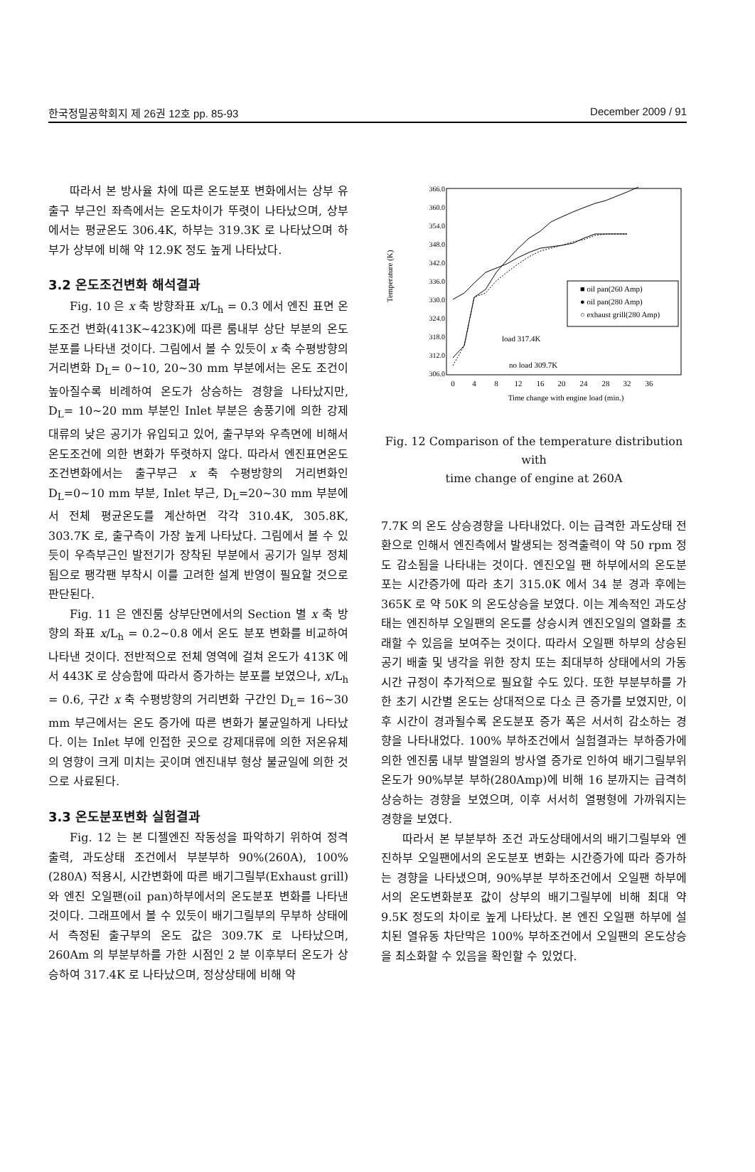한국정밀공학회지 제 26권 12호 pp. 85-93 December 2009 / 91
따라서 본 방사율 차에 따른 온도분포 변화에서는 상부 유출구 부근인 좌측에서는 온도차이가 뚜렷이 나타났으며, 상부에서는 평균온도 306.4K, 하부는 319.3K 로 나타났으며 하부가 상부에 비해 약 12.9K 정도 높게 나타났다.
3.2 온도조건변화 해석결과
Fig. 10 은 x 축 방향좌표 x/L<sub>h</sub> = 0.3 에서 엔진 표면 온도조건 변화(413K~423K)에 따른 룸내부 상단 부분의 온도분포를 나타낸 것이다. 그림에서 볼 수 있듯이 x 축 수평방향의 거리변화 D<sub>L</sub>= 0~10, 20~30 mm 부분에서는 온도 조건이 높아질수록 비례하여 온도가 상승하는 경향을 나타났지만, D<sub>L</sub>= 10~20 mm 부분인 Inlet 부분은 송풍기에 의한 강제대류의 낮은 공기가 유입되고 있어, 출구부와 우측면에 비해서 온도조건에 의한 변화가 뚜렷하지 않다. 따라서 엔진표면온도 조건변화에서는 출구부근 x 축 수평방향의 거리변화인 D<sub>L</sub>=0~10 mm 부분, Inlet 부근, D<sub>L</sub>=20~30 mm 부분에서 전체 평균온도를 계산하면 각각 310.4K, 305.8K, 303.7K 로, 출구측이 가장 높게 나타났다. 그림에서 볼 수 있듯이 우측부근인 발전기가 장착된 부분에서 공기가 일부 정체됨으로 팽각팬 부착시 이를 고려한 설계 반영이 필요할 것으로 판단된다.
Fig. 11 은 엔진룸 상부단면에서의 Section 별 x 축 방향의 좌표 x/L<sub>h</sub> = 0.2~0.8 에서 온도 분포 변화를 비교하여 나타낸 것이다. 전반적으로 전체 영역에 걸쳐 온도가 413K 에서 443K 로 상승함에 따라서 증가하는 분포를 보였으나, x/L<sub>h</sub> = 0.6, 구간 x 축 수평방향의 거리변화 구간인 D<sub>L</sub>= 16~30 mm 부근에서는 온도 증가에 따른 변화가 불균일하게 나타났다. 이는 Inlet 부에 인접한 곳으로 강제대류에 의한 저온유체의 영향이 크게 미치는 곳이며 엔진내부 형상 불균일에 의한 것으로 사료된다.
3.3 온도분포변화 실험결과
Fig. 12 는 본 디젤엔진 작동성을 파악하기 위하여 정격출력, 과도상태 조건에서 부분부하 90%(260A), 100%(280A) 적용시, 시간변화에 따른 배기그릴부(Exhaust grill)와 엔진 오일팬(oil pan)하부에서의 온도분포 변화를 나타낸 것이다. 그래프에서 볼 수 있듯이 배기그릴부의 무부하 상태에서 측정된 출구부의 온도 값은 309.7K 로 나타났으며, 260Am 의 부분부하를 가한 시점인 2 분 이후부터 온도가 상승하여 317.4K 로 나타났으며, 정상상태에 비해 약
366.0
360.0
354.0
348.0
342.0
336.0
330.0
324.0
318.0
312.0
306.0
0
4
8
12
16
20
24
28
32
36
Time change with engine load (min.)
Temperature (K)
■ oil pan(260 Amp)
● oil pan(280 Amp)
○ exhaust grill(280 Amp)
load 317.4K
no load 309.7K
Fig. 12 Comparison of the temperature distribution with
time change of engine at 260A
7.7K 의 온도 상승경향을 나타내었다. 이는 급격한 과도상태 전환으로 인해서 엔진측에서 발생되는 정격출력이 약 50 rpm 정도 감소됨을 나타내는 것이다. 엔진오일 팬 하부에서의 온도분포는 시간증가에 따라 초기 315.0K 에서 34 분 경과 후에는 365K 로 약 50K 의 온도상승을 보였다. 이는 계속적인 과도상태는 엔진하부 오일팬의 온도를 상승시켜 엔진오일의 열화를 초래할 수 있음을 보여주는 것이다. 따라서 오일팬 하부의 상승된 공기 배출 및 냉각을 위한 장치 또는 최대부하 상태에서의 가동시간 규정이 추가적으로 필요할 수도 있다. 또한 부분부하를 가한 초기 시간별 온도는 상대적으로 다소 큰 증가를 보였지만, 이후 시간이 경과될수록 온도분포 증가 폭은 서서히 감소하는 경향을 나타내었다. 100% 부하조건에서 실험결과는 부하증가에 의한 엔진룸 내부 발열원의 방사열 증가로 인하여 배기그릴부위 온도가 90%부분 부하(280Amp)에 비해 16 분까지는 급격히 상승하는 경향을 보였으며, 이후 서서히 열평형에 가까워지는 경향을 보였다.
따라서 본 부분부하 조건 과도상태에서의 배기그릴부와 엔진하부 오일팬에서의 온도분포 변화는 시간증가에 따라 증가하는 경향을 나타냈으며, 90%부분 부하조건에서 오일팬 하부에서의 온도변화분포 값이 상부의 배기그릴부에 비해 최대 약 9.5K 정도의 차이로 높게 나타났다. 본 엔진 오일팬 하부에 설치된 열유동 차단막은 100% 부하조건에서 오일팬의 온도상승을 최소화할 수 있음을 확인할 수 있었다.